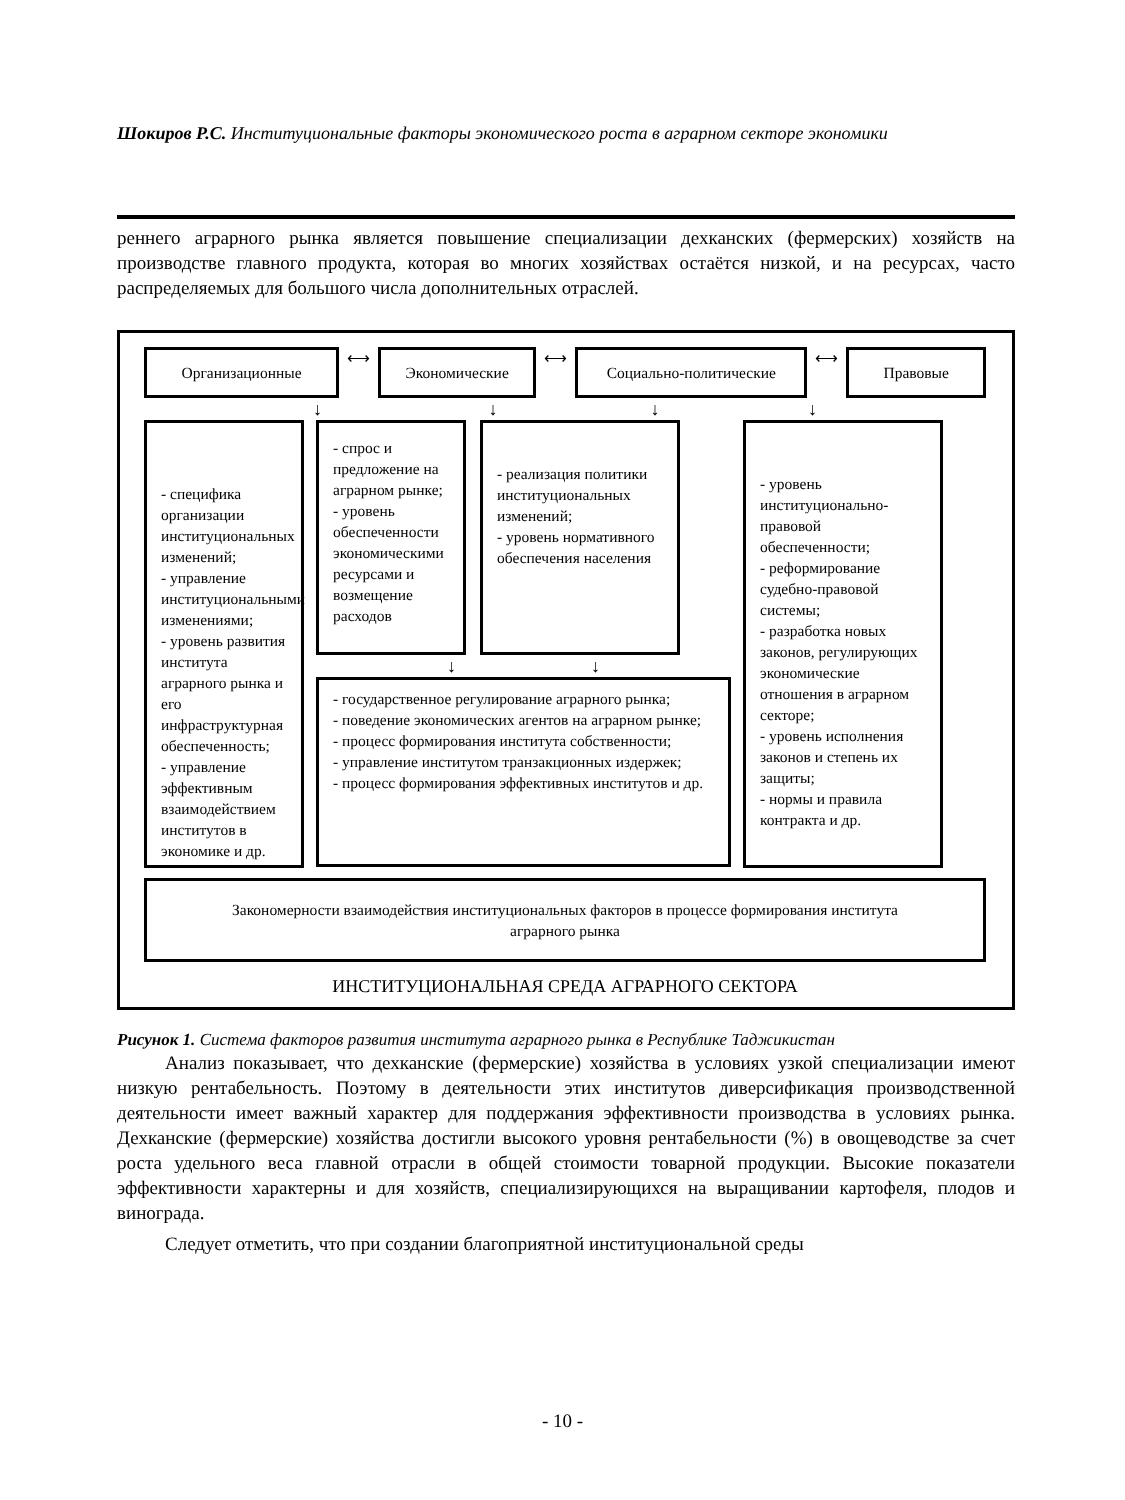Шокиров Р.С. Институциональные факторы экономического роста в аграрном секторе экономики
реннего аграрного рынка является повышение специализации дехканских (фермерских) хозяйств на производстве главного продукта, которая во многих хозяйствах остаётся низкой, и на ресурсах, часто распределяемых для большого числа дополнительных отраслей.
Организационные
⟷
Экономические
⟷
Социально-политические
⟷
Правовые
↓ ↓ ↓ ↓
- специфика организации институциональных изменений;
- управление институциональными изменениями;
- уровень развития института аграрного рынка и его инфраструктурная обеспеченность;
- управление эффективным взаимодействием институтов в экономике и др.
- спрос и предложение на аграрном рынке;
- уровень обеспеченности экономическими ресурсами и возмещение расходов
- реализация политики институциональных изменений;
- уровень нормативного обеспечения населения
↓ ↓
- государственное регулирование аграрного рынка;
- поведение экономических агентов на аграрном рынке;
- процесс формирования института собственности;
- управление институтом транзакционных издержек;
- процесс формирования эффективных институтов и др.
- уровень институционально-правовой обеспеченности;
- реформирование судебно-правовой системы;
- разработка новых законов, регулирующих экономические отношения в аграрном секторе;
- уровень исполнения законов и степень их защиты;
- нормы и правила контракта и др.
Закономерности взаимодействия институциональных факторов в процессе формирования института аграрного рынка
ИНСТИТУЦИОНАЛЬНАЯ СРЕДА АГРАРНОГО СЕКТОРА
Рисунок 1. Система факторов развития института аграрного рынка в Республике Таджикистан
Анализ показывает, что дехканские (фермерские) хозяйства в условиях узкой специализации имеют низкую рентабельность. Поэтому в деятельности этих институтов диверсификация производственной деятельности имеет важный характер для поддержания эффективности производства в условиях рынка. Дехканские (фермерские) хозяйства достигли высокого уровня рентабельности (%) в овощеводстве за счет роста удельного веса главной отрасли в общей стоимости товарной продукции. Высокие показатели эффективности характерны и для хозяйств, специализирующихся на выращивании картофеля, плодов и винограда.
Следует отметить, что при создании благоприятной институциональной среды
- 10 -